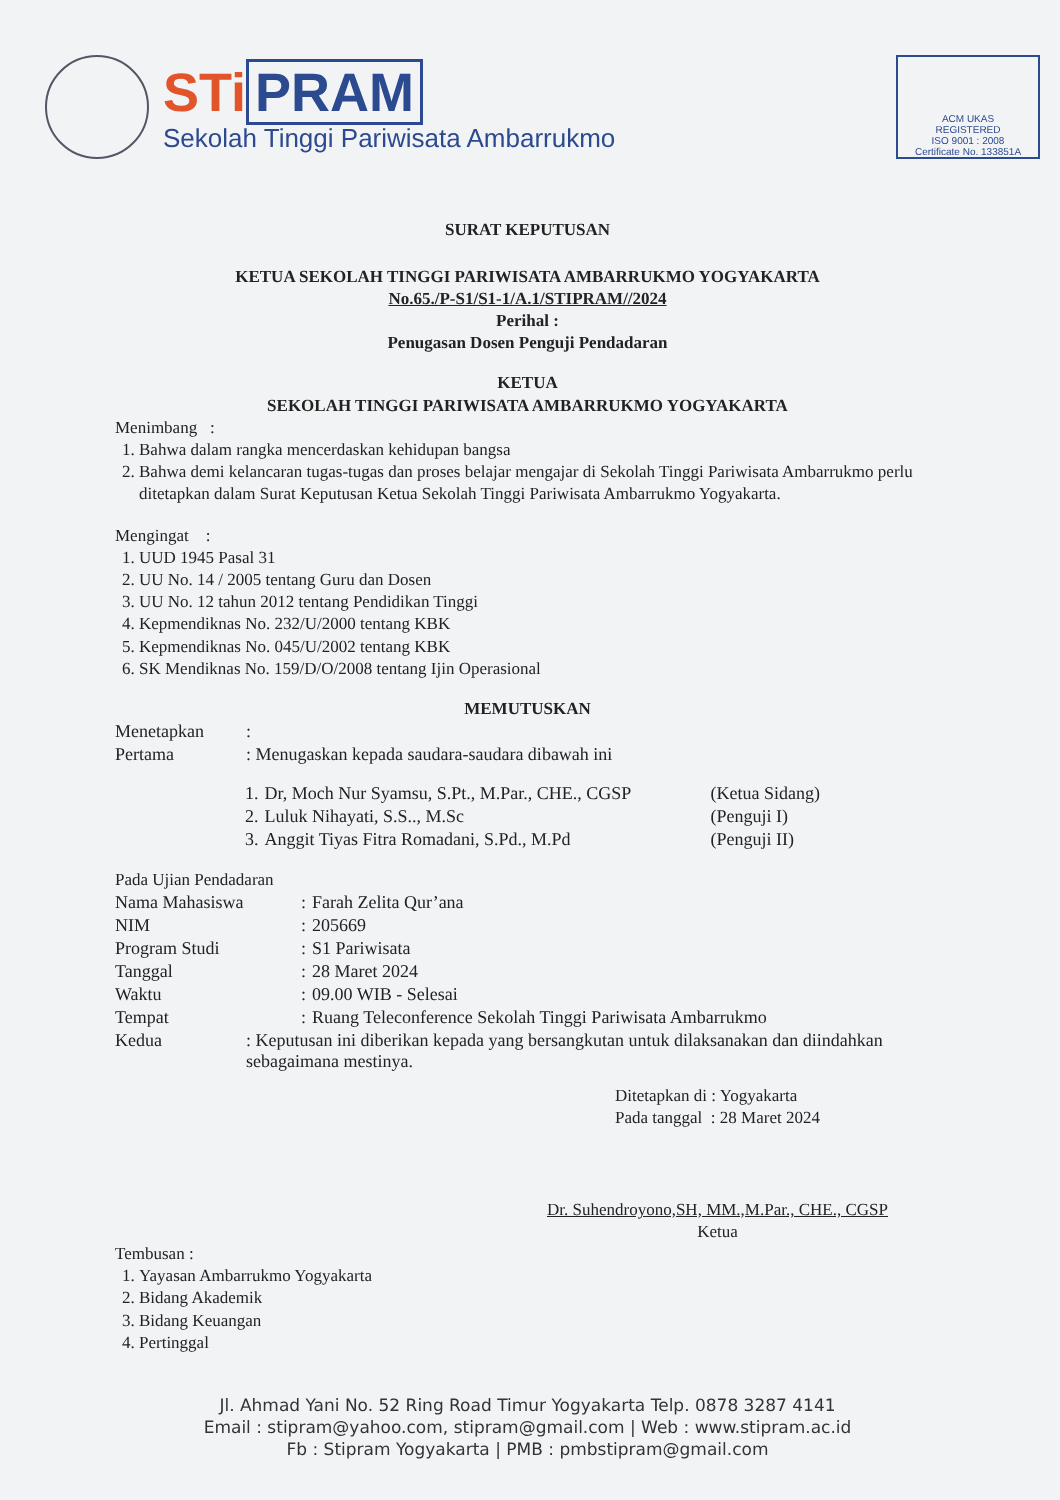STi PRAM
Sekolah Tinggi Pariwisata Ambarrukmo
ACM UKAS
REGISTERED
ISO 9001 : 2008
Certificate No. 133851A
SURAT KEPUTUSAN
KETUA SEKOLAH TINGGI PARIWISATA AMBARRUKMO YOGYAKARTA
No.65./P-S1/S1-1/A.1/STIPRAM//2024
Perihal :
Penugasan Dosen Penguji Pendadaran
KETUA
SEKOLAH TINGGI PARIWISATA AMBARRUKMO YOGYAKARTA
Menimbang :
1. Bahwa dalam rangka mencerdaskan kehidupan bangsa
2. Bahwa demi kelancaran tugas-tugas dan proses belajar mengajar di Sekolah Tinggi Pariwisata Ambarrukmo perlu ditetapkan dalam Surat Keputusan Ketua Sekolah Tinggi Pariwisata Ambarrukmo Yogyakarta.
Mengingat :
1. UUD 1945 Pasal 31
2. UU No. 14 / 2005 tentang Guru dan Dosen
3. UU No. 12 tahun 2012 tentang Pendidikan Tinggi
4. Kepmendiknas No. 232/U/2000 tentang KBK
5. Kepmendiknas No. 045/U/2002 tentang KBK
6. SK Mendiknas No. 159/D/O/2008 tentang Ijin Operasional
MEMUTUSKAN
| Menetapkan | : |
| Pertama | : Menugaskan kepada saudara-saudara dibawah ini |
| 1. | Dr, Moch Nur Syamsu, S.Pt., M.Par., CHE., CGSP | (Ketua Sidang) |
| 2. | Luluk Nihayati, S.S.., M.Sc | (Penguji I) |
| 3. | Anggit Tiyas Fitra Romadani, S.Pd., M.Pd | (Penguji II) |
Pada Ujian Pendadaran
| Nama Mahasiswa | : | Farah Zelita Qur’ana |
| NIM | : | 205669 |
| Program Studi | : | S1 Pariwisata |
| Tanggal | : | 28 Maret 2024 |
| Waktu | : | 09.00 WIB - Selesai |
| Tempat | : | Ruang Teleconference Sekolah Tinggi Pariwisata Ambarrukmo |
| Kedua | : Keputusan ini diberikan kepada yang bersangkutan untuk dilaksanakan dan diindahkan sebagaimana mestinya. |
Ditetapkan di : Yogyakarta
Pada tanggal : 28 Maret 2024
Dr. Suhendroyono,SH, MM.,M.Par., CHE., CGSP
Ketua
Tembusan :
1. Yayasan Ambarrukmo Yogyakarta
2. Bidang Akademik
3. Bidang Keuangan
4. Pertinggal
Jl. Ahmad Yani No. 52 Ring Road Timur Yogyakarta Telp. 0878 3287 4141
Email : stipram@yahoo.com, stipram@gmail.com | Web : www.stipram.ac.id
Fb : Stipram Yogyakarta | PMB : pmbstipram@gmail.com